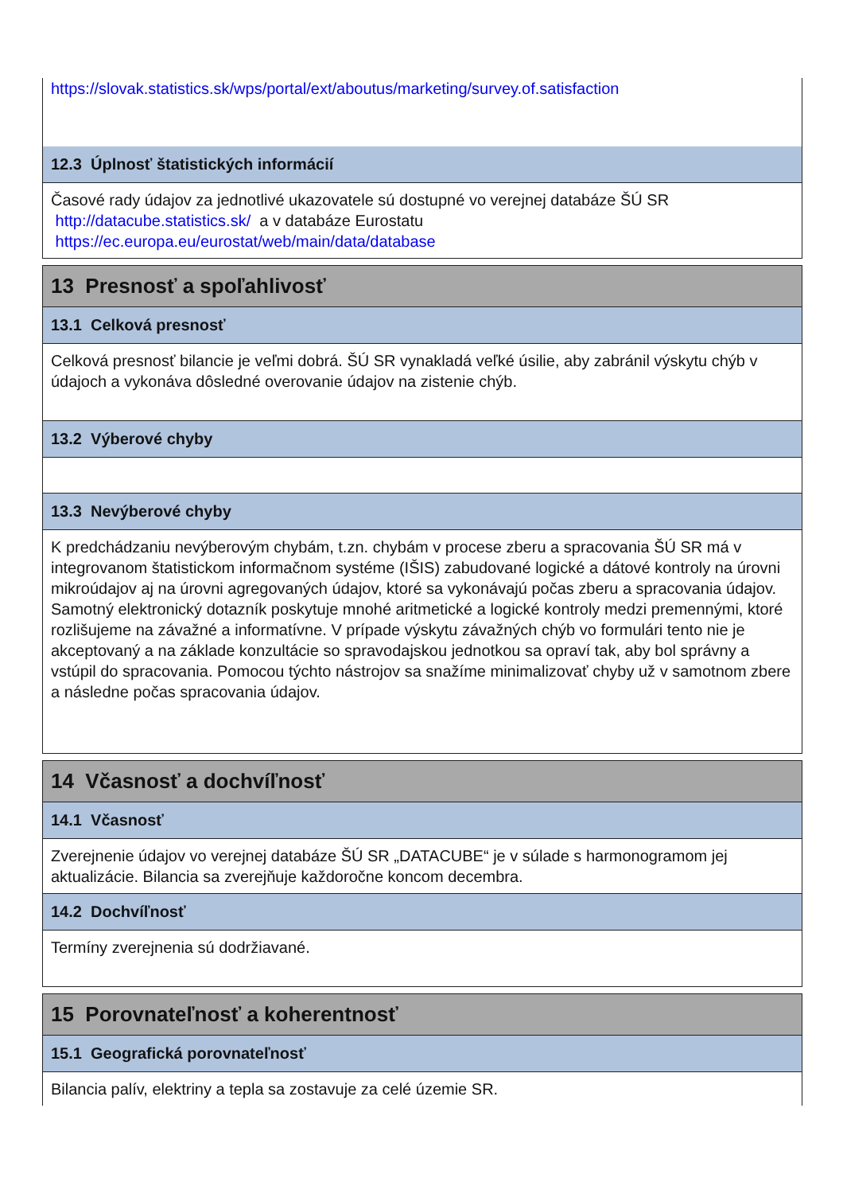https://slovak.statistics.sk/wps/portal/ext/aboutus/marketing/survey.of.satisfaction
12.3 Úplnosť štatistických informácií
Časové rady údajov za jednotlivé ukazovatele sú dostupné vo verejnej databáze ŠÚ SR http://datacube.statistics.sk/ a v databáze Eurostatu https://ec.europa.eu/eurostat/web/main/data/database
13 Presnosť a spoľahlivosť
13.1 Celková presnosť
Celková presnosť bilancie je veľmi dobrá. ŠÚ SR vynakladá veľké úsilie, aby zabránil výskytu chýb v údajoch a vykonáva dôsledné overovanie údajov na zistenie chýb.
13.2 Výberové chyby
13.3 Nevýberové chyby
K predchádzaniu nevýberovým chybám, t.zn. chybám v procese zberu a spracovania ŠÚ SR má v integrovanom štatistickom informačnom systéme (IŠIS) zabudované logické a dátové kontroly na úrovni mikroúdajov aj na úrovni agregovaných údajov, ktoré sa vykonávajú počas zberu a spracovania údajov.
Samotný elektronický dotazník poskytuje mnohé aritmetické a logické kontroly medzi premennými, ktoré rozlišujeme na závažné a informatívne. V prípade výskytu závažných chýb vo formulári tento nie je akceptovaný a na základe konzultácie so spravodajskou jednotkou sa opraví tak, aby bol správny a vstúpil do spracovania. Pomocou týchto nástrojov sa snažíme minimalizovať chyby už v samotnom zbere a následne počas spracovania údajov.
14 Včasnosť a dochvíľnosť
14.1 Včasnosť
Zverejnenie údajov vo verejnej databáze ŠÚ SR „DATACUBE“ je v súlade s harmonogramom jej aktualizácie. Bilancia sa zverejňuje každoročne koncom decembra.
14.2 Dochvíľnosť
Termíny zverejnenia sú dodržiavané.
15 Porovnateľnosť a koherentnosť
15.1 Geografická porovnateľnosť
Bilancia palív, elektriny a tepla sa zostavuje za celé územie SR.